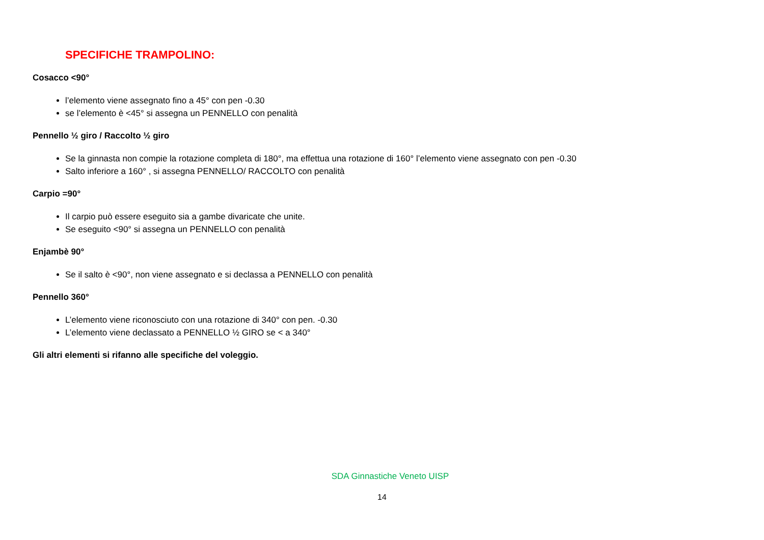SPECIFICHE TRAMPOLINO:
Cosacco <90°
l’elemento viene assegnato fino a 45° con pen -0.30
se l’elemento è <45° si assegna un PENNELLO con penalità
Pennello ½ giro / Raccolto ½ giro
Se la ginnasta non compie la rotazione completa di 180°, ma effettua una rotazione di 160° l’elemento viene assegnato con pen -0.30
Salto inferiore a 160° , si assegna PENNELLO/ RACCOLTO con penalità
Carpio =90°
Il carpio può essere eseguito sia a gambe divaricate che unite.
Se eseguito <90° si assegna un PENNELLO con penalità
Enjambè 90°
Se il salto è <90°, non viene assegnato e si declassa a PENNELLO con penalità
Pennello 360°
L’elemento viene riconosciuto con una rotazione di 340° con pen. -0.30
L’elemento viene declassato a PENNELLO ½ GIRO se < a 340°
Gli altri elementi si rifanno alle specifiche del voleggio.
SDA Ginnastiche Veneto UISP
14